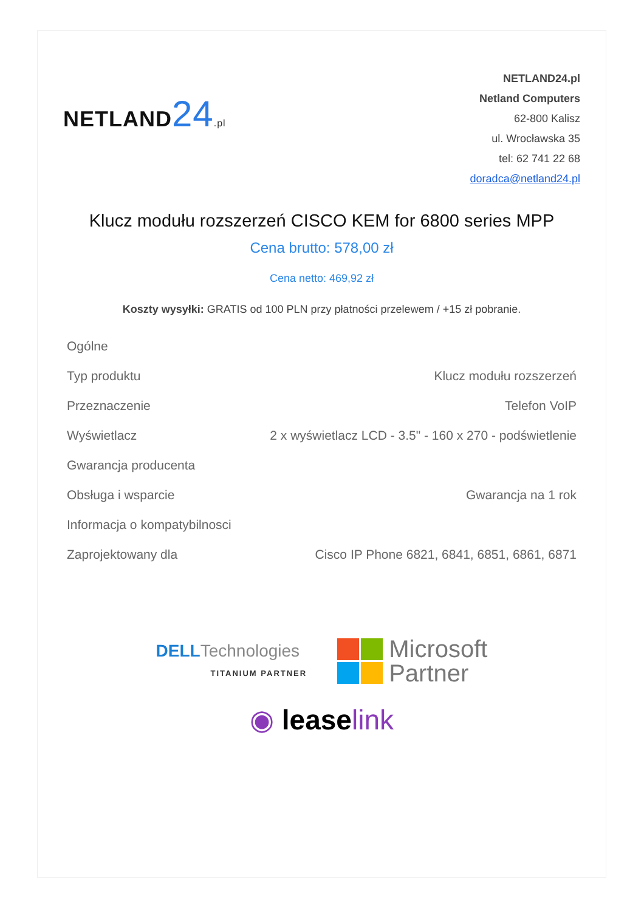NETLAND24.pl
NETLAND24.pl
Netland Computers
62-800 Kalisz
ul. Wrocławska 35
tel: 62 741 22 68
doradca@netland24.pl
Klucz modułu rozszerzeń CISCO KEM for 6800 series MPP
Cena brutto: 578,00 zł
Cena netto: 469,92 zł
Koszty wysyłki: GRATIS od 100 PLN przy płatności przelewem / +15 zł pobranie.
| Ogólne | |
| Typ produktu | Klucz modułu rozszerzeń |
| Przeznaczenie | Telefon VoIP |
| Wyświetlacz | 2 x wyświetlacz LCD - 3.5" - 160 x 270 - podświetlenie |
| Gwarancja producenta | |
| Obsługa i wsparcie | Gwarancja na 1 rok |
| Informacja o kompatybilnosci | |
| Zaprojektowany dla | Cisco IP Phone 6821, 6841, 6851, 6861, 6871 |
DELLTechnologies
TITANIUM PARTNER
Microsoft
Partner
◉ leaselink